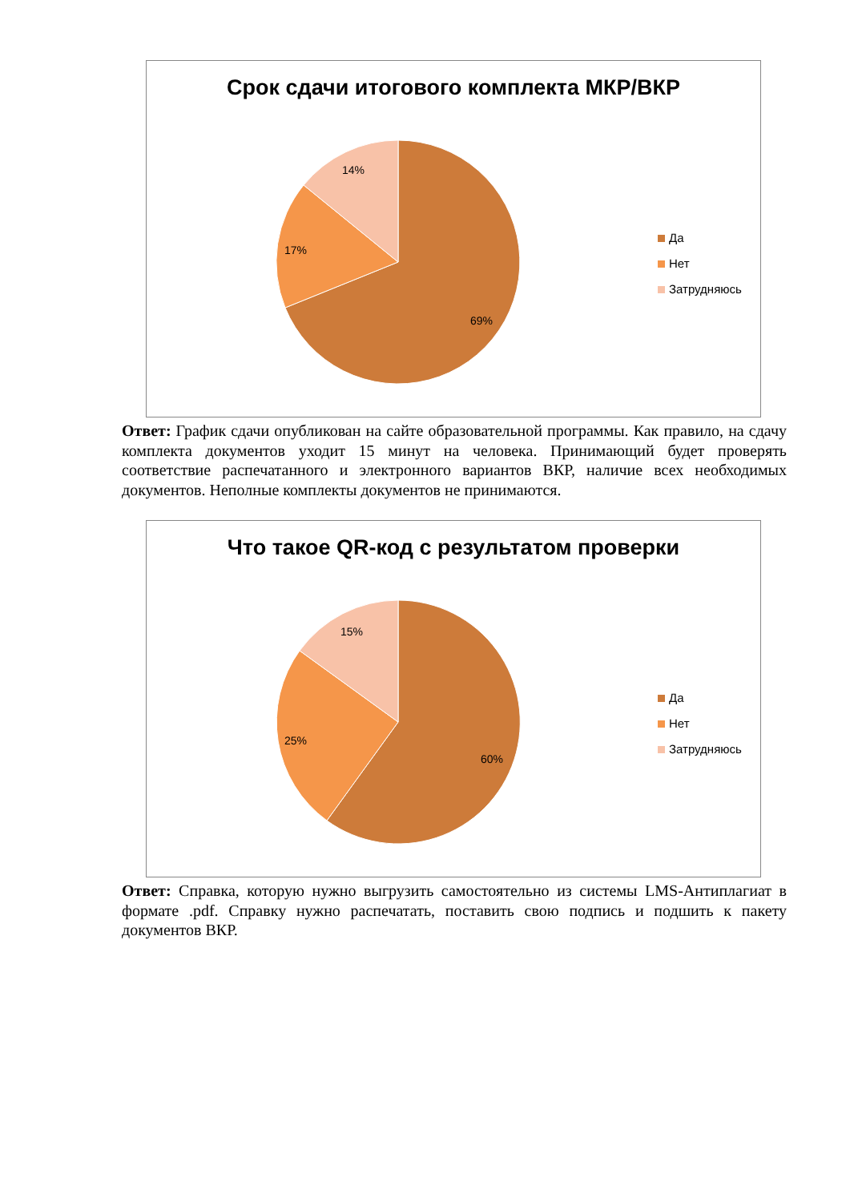Срок сдачи итогового комплекта МКР/ВКР
14%
17%
69%
Да
Нет
Затрудняюсь
Ответ: График сдачи опубликован на сайте образовательной программы. Как правило, на сдачу комплекта документов уходит 15 минут на человека. Принимающий будет проверять соответствие распечатанного и электронного вариантов ВКР, наличие всех необходимых документов. Неполные комплекты документов не принимаются.
Что такое QR-код с результатом проверки
15%
25%
60%
Да
Нет
Затрудняюсь
Ответ: Справка, которую нужно выгрузить самостоятельно из системы LMS-Антиплагиат в формате .pdf. Справку нужно распечатать, поставить свою подпись и подшить к пакету документов ВКР.